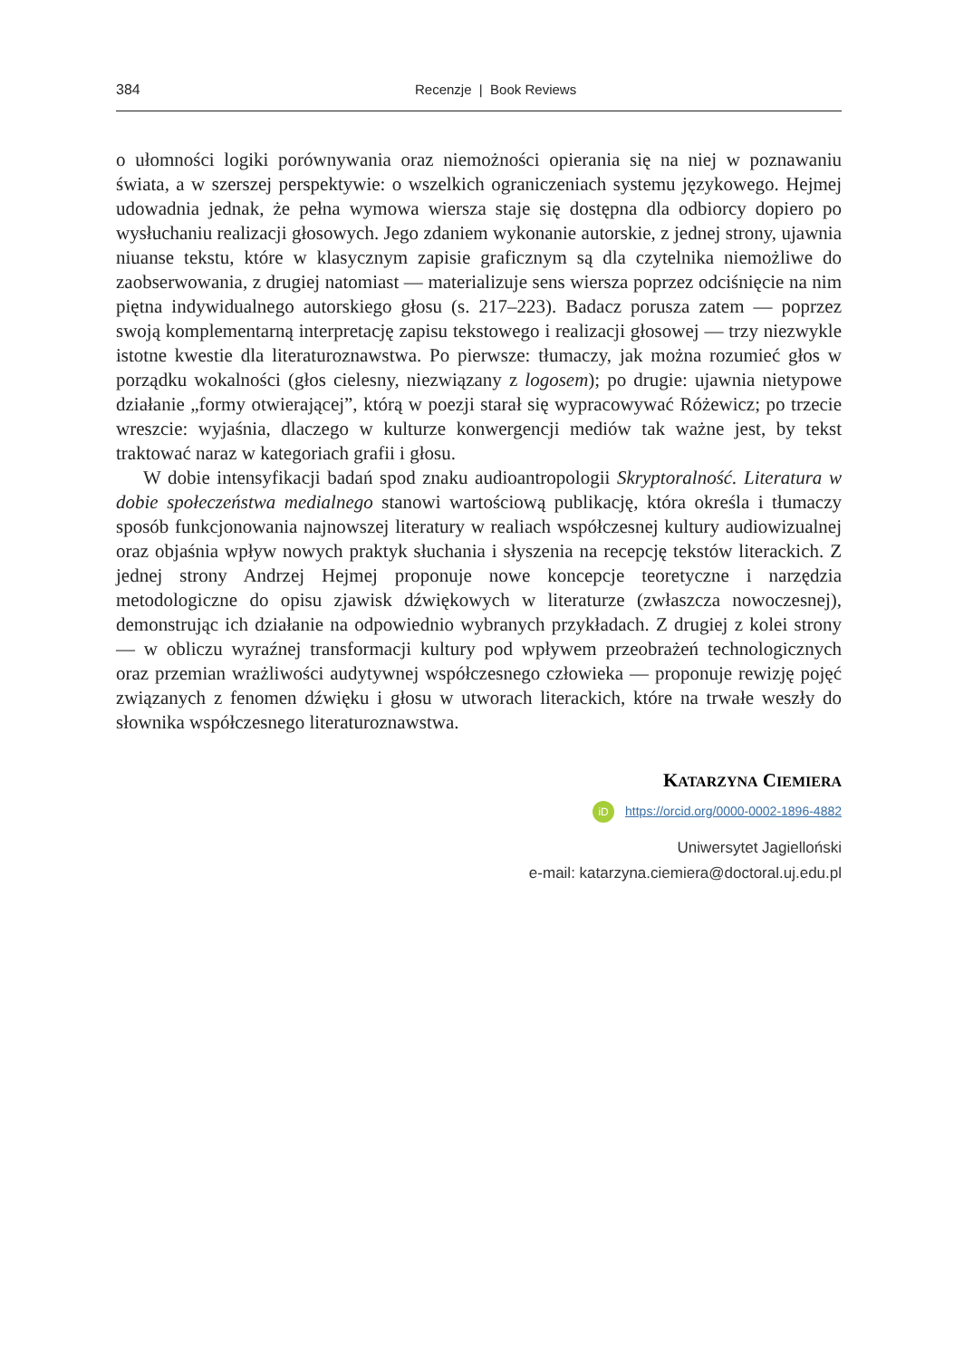384 Recenzje | Book Reviews
o ułomności logiki porównywania oraz niemożności opierania się na niej w poznawaniu świata, a w szerszej perspektywie: o wszelkich ograniczeniach systemu językowego. Hejmej udowadnia jednak, że pełna wymowa wiersza staje się dostępna dla odbiorcy dopiero po wysłuchaniu realizacji głosowych. Jego zdaniem wykonanie autorskie, z jednej strony, ujawnia niuanse tekstu, które w klasycznym zapisie graficznym są dla czytelnika niemożliwe do zaobserwowania, z drugiej natomiast — materializuje sens wiersza poprzez odciśnięcie na nim piętna indywidualnego autorskiego głosu (s. 217–223). Badacz porusza zatem — poprzez swoją komplementarną interpretację zapisu tekstowego i realizacji głosowej — trzy niezwykle istotne kwestie dla literaturoznawstwa. Po pierwsze: tłumaczy, jak można rozumieć głos w porządku wokalności (głos cielesny, niezwiązany z logosem); po drugie: ujawnia nietypowe działanie „formy otwierającej”, którą w poezji starał się wypracowywać Różewicz; po trzecie wreszcie: wyjaśnia, dlaczego w kulturze konwergencji mediów tak ważne jest, by tekst traktować naraz w kategoriach grafii i głosu.
W dobie intensyfikacji badań spod znaku audioantropologii Skryptoralność. Literatura w dobie społeczeństwa medialnego stanowi wartościową publikację, która określa i tłumaczy sposób funkcjonowania najnowszej literatury w realiach współczesnej kultury audiowizualnej oraz objaśnia wpływ nowych praktyk słuchania i słyszenia na recepcję tekstów literackich. Z jednej strony Andrzej Hejmej proponuje nowe koncepcje teoretyczne i narzędzia metodologiczne do opisu zjawisk dźwiękowych w literaturze (zwłaszcza nowoczesnej), demonstrując ich działanie na odpowiednio wybranych przykładach. Z drugiej z kolei strony — w obliczu wyraźnej transformacji kultury pod wpływem przeobrażeń technologicznych oraz przemian wrażliwości audytywnej współczesnego człowieka — proponuje rewizję pojęć związanych z fenomen dźwięku i głosu w utworach literackich, które na trwałe weszły do słownika współczesnego literaturoznawstwa.
KATARZYNA CIEMIERA
iD https://orcid.org/0000-0002-1896-4882
Uniwersytet Jagielloński
e-mail: katarzyna.ciemiera@doctoral.uj.edu.pl